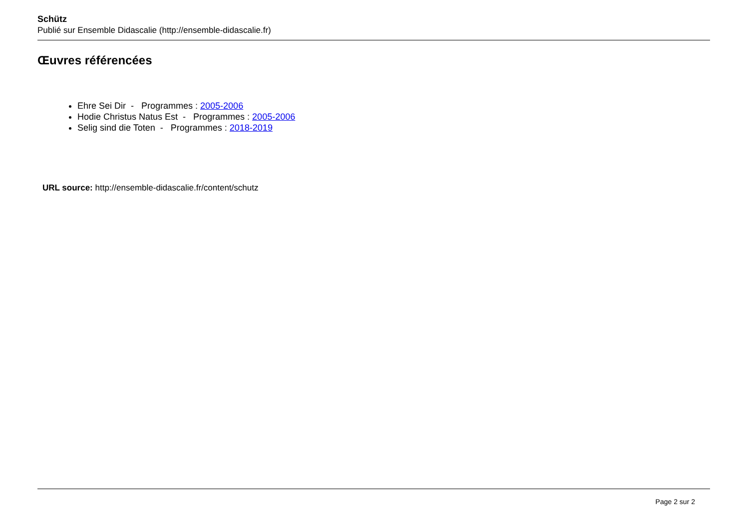Schütz
Publié sur Ensemble Didascalie (http://ensemble-didascalie.fr)
Œuvres référencées
Ehre Sei Dir - Programmes : 2005-2006
Hodie Christus Natus Est - Programmes : 2005-2006
Selig sind die Toten - Programmes : 2018-2019
URL source: http://ensemble-didascalie.fr/content/schutz
Page 2 sur 2